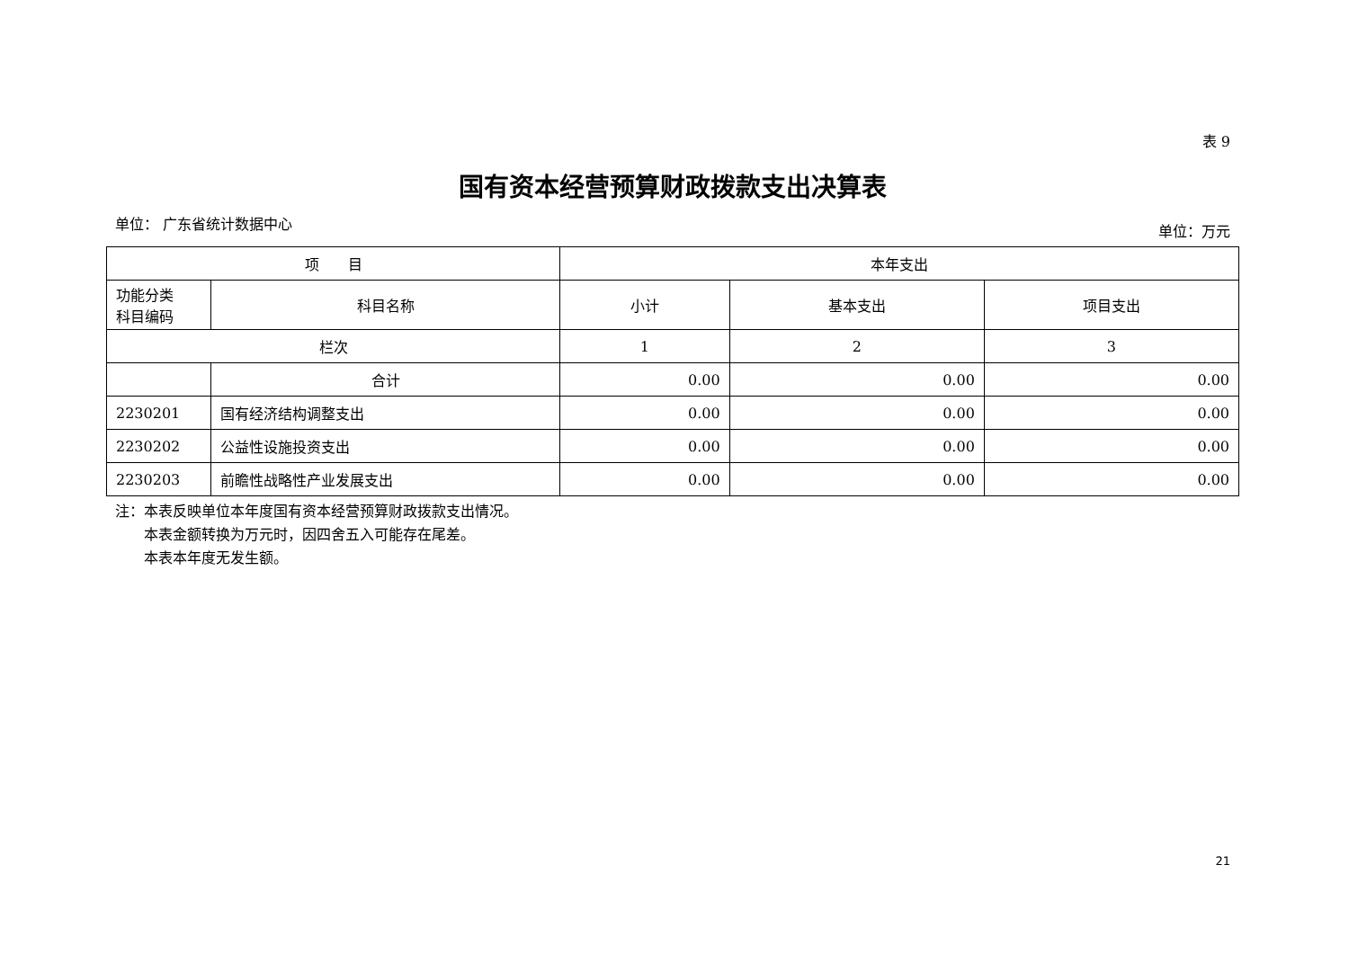表 9
国有资本经营预算财政拨款支出决算表
单位： 广东省统计数据中心 单位：万元
| 项 目 | | 本年支出 | | |
| --- | --- | --- | --- | --- |
| 功能分类 科目编码 | 科目名称 | 小计 | 基本支出 | 项目支出 |
| 栏次 | | 1 | 2 | 3 |
| | 合计 | 0.00 | 0.00 | 0.00 |
| 2230201 | 国有经济结构调整支出 | 0.00 | 0.00 | 0.00 |
| 2230202 | 公益性设施投资支出 | 0.00 | 0.00 | 0.00 |
| 2230203 | 前瞻性战略性产业发展支出 | 0.00 | 0.00 | 0.00 |
注：本表反映单位本年度国有资本经营预算财政拨款支出情况。
　　本表金额转换为万元时，因四舍五入可能存在尾差。
　　本表本年度无发生额。
21